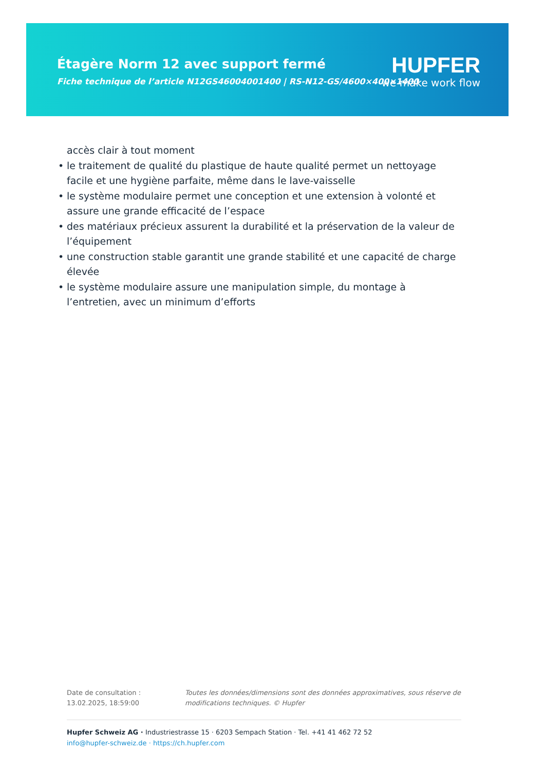Étagère Norm 12 avec support fermé
Fiche technique de l’article N12GS46004001400 | RS-N12-GS/4600×400×1400
HUPFER
we make work flow
accès clair à tout moment
• le traitement de qualité du plastique de haute qualité permet un nettoyage facile et une hygiène parfaite, même dans le lave-vaisselle
• le système modulaire permet une conception et une extension à volonté et assure une grande efficacité de l’espace
• des matériaux précieux assurent la durabilité et la préservation de la valeur de l’équipement
• une construction stable garantit une grande stabilité et une capacité de charge élevée
• le système modulaire assure une manipulation simple, du montage à l’entretien, avec un minimum d’efforts
Date de consultation : 13.02.2025, 18:59:00
Toutes les données/dimensions sont des données approximatives, sous réserve de modifications techniques. © Hupfer
Hupfer Schweiz AG · Industriestrasse 15 · 6203 Sempach Station · Tel. +41 41 462 72 52
info@hupfer-schweiz.de · https://ch.hupfer.com